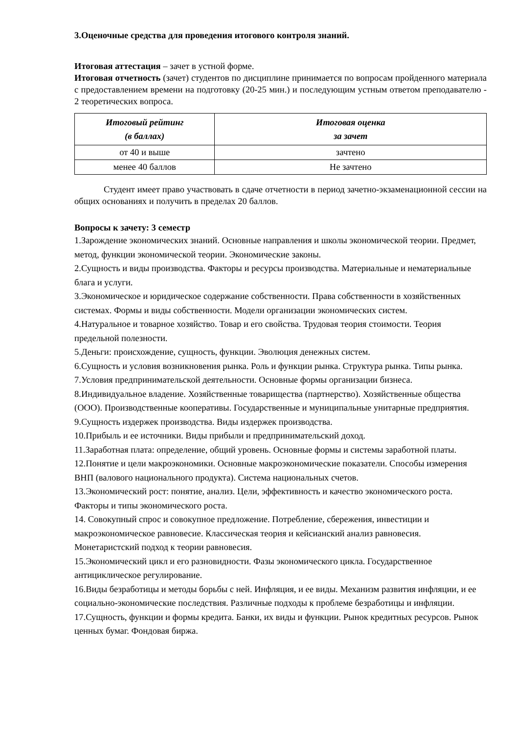3.Оценочные средства для проведения итогового контроля знаний.
Итоговая аттестация – зачет в устной форме.
Итоговая отчетность (зачет) студентов по дисциплине принимается по вопросам пройденного материала с предоставлением времени на подготовку (20-25 мин.) и последующим устным ответом преподавателю - 2 теоретических вопроса.
| Итоговый рейтинг (в баллах) | Итоговая оценка за зачет |
| --- | --- |
| от 40 и выше | зачтено |
| менее 40 баллов | Не зачтено |
Студент имеет право участвовать в сдаче отчетности в период зачетно-экзаменационной сессии на общих основаниях и получить в пределах 20 баллов.
Вопросы к зачету: 3 семестр
1.Зарождение экономических знаний. Основные направления и школы экономической теории. Предмет, метод, функции экономической теории. Экономические законы.
2.Сущность и виды производства. Факторы и ресурсы производства. Материальные и нематериальные блага и услуги.
3.Экономическое и юридическое содержание собственности. Права собственности в хозяйственных системах. Формы и виды собственности. Модели организации экономических систем.
4.Натуральное и товарное хозяйство. Товар и его свойства. Трудовая теория стоимости. Теория предельной полезности.
5.Деньги: происхождение, сущность, функции. Эволюция денежных систем.
6.Сущность и условия возникновения рынка. Роль и функции рынка. Структура рынка. Типы рынка.
7.Условия предпринимательской деятельности. Основные формы организации бизнеса.
8.Индивидуальное владение. Хозяйственные товарищества (партнерство). Хозяйственные общества (ООО). Производственные кооперативы. Государственные и муниципальные унитарные предприятия.
9.Сущность издержек производства. Виды издержек производства.
10.Прибыль и ее источники. Виды прибыли и предпринимательский доход.
11.Заработная плата: определение, общий уровень. Основные формы и системы заработной платы.
12.Понятие и цели макроэкономики. Основные макроэкономические показатели. Способы измерения ВНП (валового национального продукта). Система национальных счетов.
13.Экономический рост: понятие, анализ. Цели, эффективность и качество экономического роста. Факторы и типы экономического роста.
14. Совокупный спрос и совокупное предложение. Потребление, сбережения, инвестиции и макроэкономическое равновесие. Классическая теория и кейсианский анализ равновесия. Монетаристский подход к теории равновесия.
15.Экономический цикл и его разновидности. Фазы экономического цикла. Государственное антициклическое регулирование.
16.Виды безработицы и методы борьбы с ней. Инфляция, и ее виды. Механизм развития инфляции, и ее социально-экономические последствия. Различные подходы к проблеме безработицы и инфляции.
17.Сущность, функции и формы кредита. Банки, их виды и функции. Рынок кредитных ресурсов. Рынок ценных бумаг. Фондовая биржа.